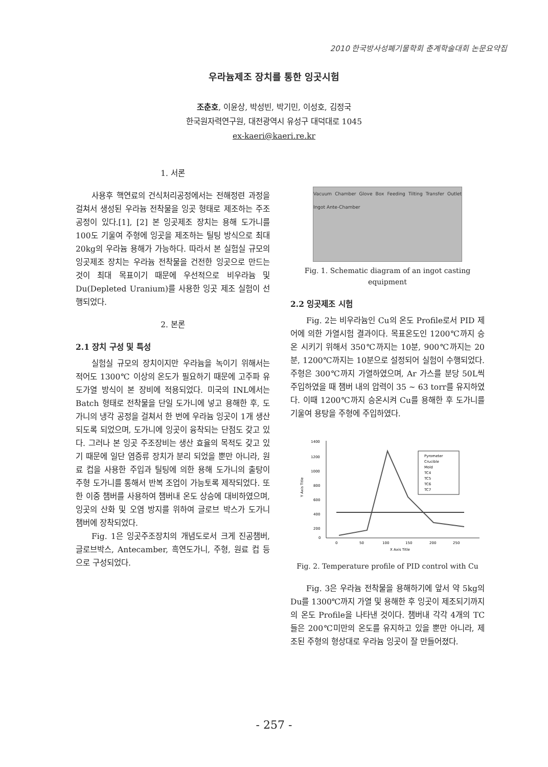2010 한국방사성폐기물학회 춘계학술대회 논문요약집
우라늄제조 장치를 통한 잉곳시험
조춘호, 이윤상, 박성빈, 박기민, 이성호, 김정국
한국원자력연구원, 대전광역시 유성구 대덕대로 1045
ex-kaeri@kaeri.re.kr
1. 서론
사용후 핵연료의 건식처리공정에서는 전해정련 과정을 걸쳐서 생성된 우라늄 전착물을 잉곳 형태로 제조하는 주조공정이 있다.[1], [2] 본 잉곳제조 장치는 용해 도가니를 100도 기울여 주형에 잉곳을 제조하는 틸팅 방식으로 최대 20kg의 우라늄 용해가 가능하다. 따라서 본 실험실 규모의 잉곳제조 장치는 우라늄 전착물을 건전한 잉곳으로 만드는 것이 최대 목표이기 때문에 우선적으로 비우라늄 및 Du(Depleted Uranium)를 사용한 잉곳 제조 실험이 선행되었다.
2. 본론
2.1 장치 구성 및 특성
실험실 규모의 장치이지만 우라늄을 녹이기 위해서는 적어도 1300℃ 이상의 온도가 필요하기 때문에 고주파 유도가열 방식이 본 장비에 적용되었다. 미국의 INL에서는 Batch 형태로 전착물을 단일 도가니에 넣고 용해한 후, 도가니의 냉각 공정을 걸쳐서 한 번에 우라늄 잉곳이 1개 생산되도록 되었으며, 도가니에 잉곳이 융착되는 단점도 갖고 있다. 그러나 본 잉곳 주조장비는 생산 효율의 목적도 갖고 있기 때문에 일단 염증류 장치가 분리 되었을 뿐만 아니라, 원료 컵을 사용한 주입과 틸팅에 의한 용해 도가니의 출탕이 주형 도가니를 통해서 반복 조업이 가능토록 제작되었다. 또한 이중 챔버를 사용하여 챔버내 온도 상승에 대비하였으며, 잉곳의 산화 및 오염 방지를 위하여 글로브 박스가 도가니 챔버에 장착되었다.
Fig. 1은 잉곳주조장치의 개념도로서 크게 진공챔버, 글로브박스, Antecamber, 흑연도가니, 주형, 원료 컵 등으로 구성되었다.
Vacuum Chamber Glove Box Feeding Tilting Transfer Outlet Ingot Ante-Chamber
Fig. 1. Schematic diagram of an ingot casting equipment
2.2 잉곳제조 시험
Fig. 2는 비우라늄인 Cu의 온도 Profile로서 PID 제어에 의한 가열시험 결과이다. 목표온도인 1200℃까지 승온 시키기 위해서 350℃까지는 10분, 900℃까지는 20분, 1200℃까지는 10분으로 설정되어 실험이 수행되었다. 주형은 300℃까지 가열하였으며, Ar 가스를 분당 50L씩 주입하였을 때 챔버 내의 압력이 35 ~ 63 torr를 유지하였다. 이때 1200℃까지 승온시켜 Cu를 용해한 후 도가니를 기울여 용탕을 주형에 주입하였다.
1400
1200
1000
800
600
400
200
0
Y Axis Title
0
50
100
150
200
250
X Axis Title
Pyrometer
Crucible
Mold
TC4
TC5
TC6
TC7
Fig. 2. Temperature profile of PID control with Cu
Fig. 3은 우라늄 전착물을 용해하기에 앞서 약 5kg의 Du를 1300℃까지 가열 및 용해한 후 잉곳이 제조되기까지의 온도 Profile을 나타낸 것이다. 챔버내 각각 4개의 TC들은 200℃미만의 온도를 유지하고 있을 뿐만 아니라, 제조된 주형의 형상대로 우라늄 잉곳이 잘 만들어졌다.
- 257 -